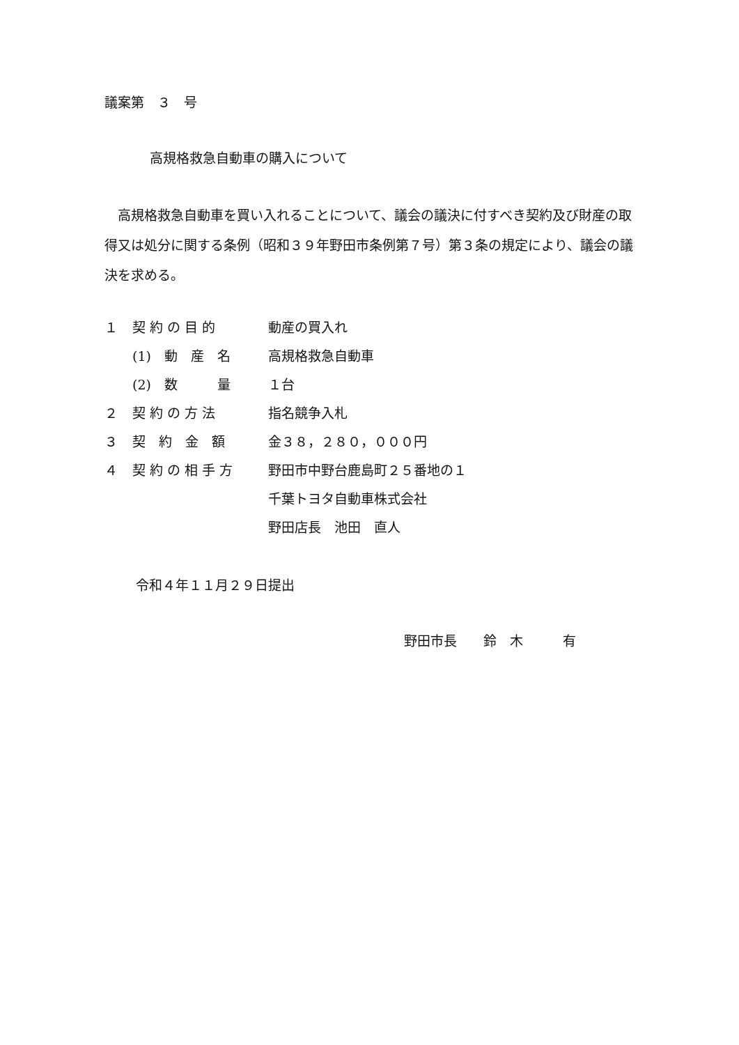議案第　３　号
高規格救急自動車の購入について
　高規格救急自動車を買い入れることについて、議会の議決に付すべき契約及び財産の取得又は処分に関する条例（昭和３９年野田市条例第７号）第３条の規定により、議会の議決を求める。
| １ | 契 約 の 目 的 | 動産の買入れ |
| | (1) 動 産 名 | 高規格救急自動車 |
| | (2) 数 量 | １台 |
| ２ | 契 約 の 方 法 | 指名競争入札 |
| ３ | 契 約 金 額 | 金３８，２８０，０００円 |
| ４ | 契 約 の 相 手 方 | 野田市中野台鹿島町２５番地の１ |
| | | 千葉トヨタ自動車株式会社 |
| | | 野田店長 池田 直人 |
令和４年１１月２９日提出
野田市長　　鈴　木　　　有